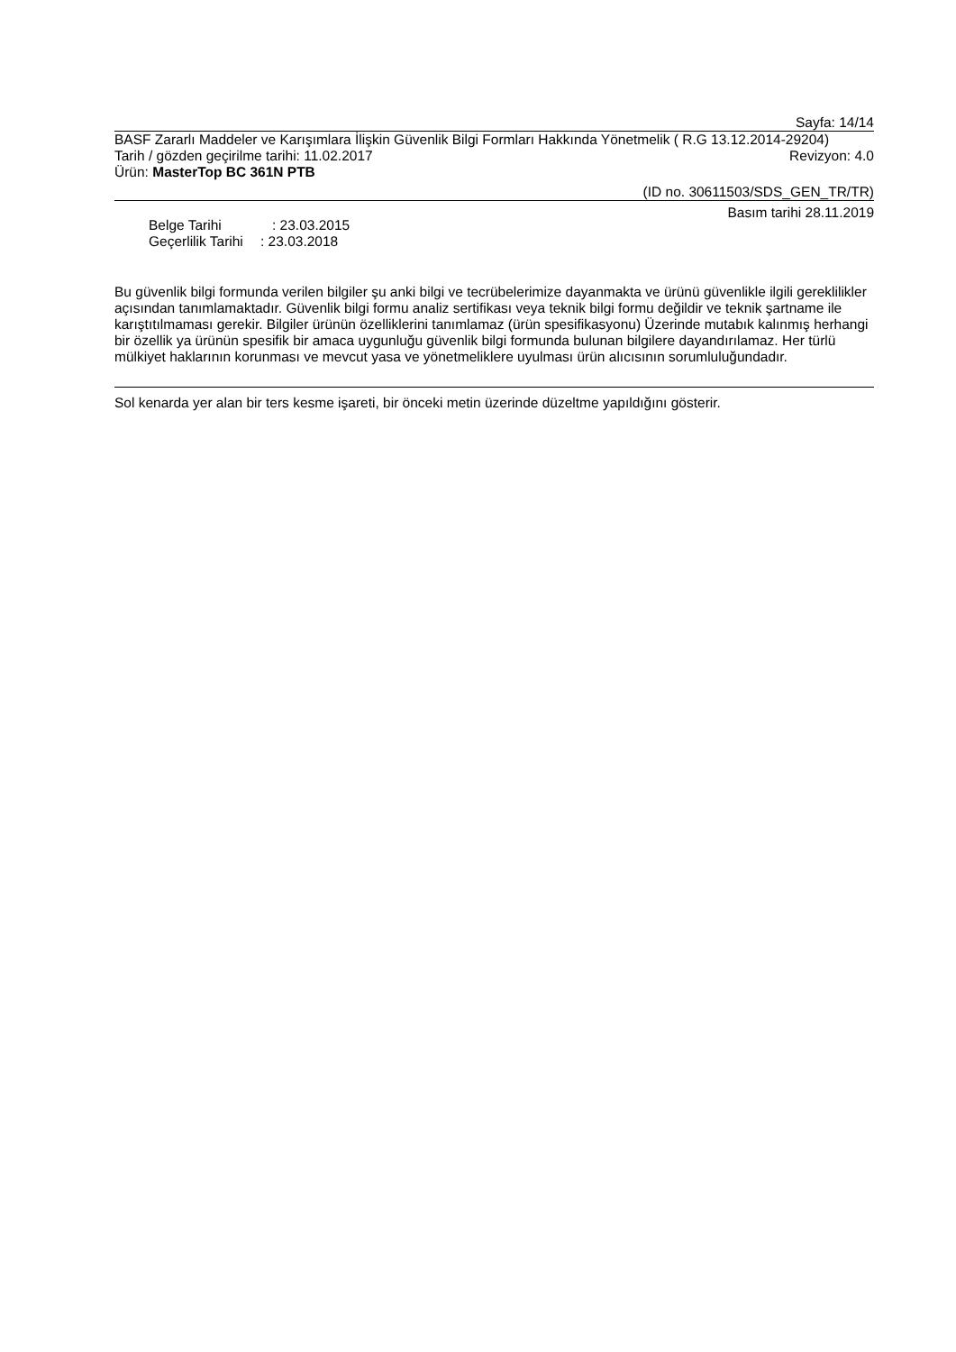Sayfa: 14/14
BASF Zararlı Maddeler ve Karışımlara İlişkin Güvenlik Bilgi Formları Hakkında Yönetmelik ( R.G 13.12.2014-29204)
Tarih / gözden geçirilme tarihi: 11.02.2017 Revizyon: 4.0
Ürün: MasterTop BC 361N PTB
(ID no. 30611503/SDS_GEN_TR/TR)
Basım tarihi 28.11.2019
Belge Tarihi: 23.03.2015
Geçerlilik Tarihi: 23.03.2018
Bu güvenlik bilgi formunda verilen bilgiler şu anki bilgi ve tecrübelerimize dayanmakta ve ürünü güvenlikle ilgili gereklilikler açısından tanımlamaktadır. Güvenlik bilgi formu analiz sertifikası veya teknik bilgi formu değildir ve teknik şartname ile karıştıtılmaması gerekir. Bilgiler ürünün özelliklerini tanımlamaz (ürün spesifikasyonu) Üzerinde mutabık kalınmış herhangi bir özellik ya ürünün spesifik bir amaca uygunluğu güvenlik bilgi formunda bulunan bilgilere dayandırılamaz. Her türlü mülkiyet haklarının korunması ve mevcut yasa ve yönetmeliklere uyulması ürün alıcısının sorumluluğundadır.
Sol kenarda yer alan bir ters kesme işareti, bir önceki metin üzerinde düzeltme yapıldığını gösterir.